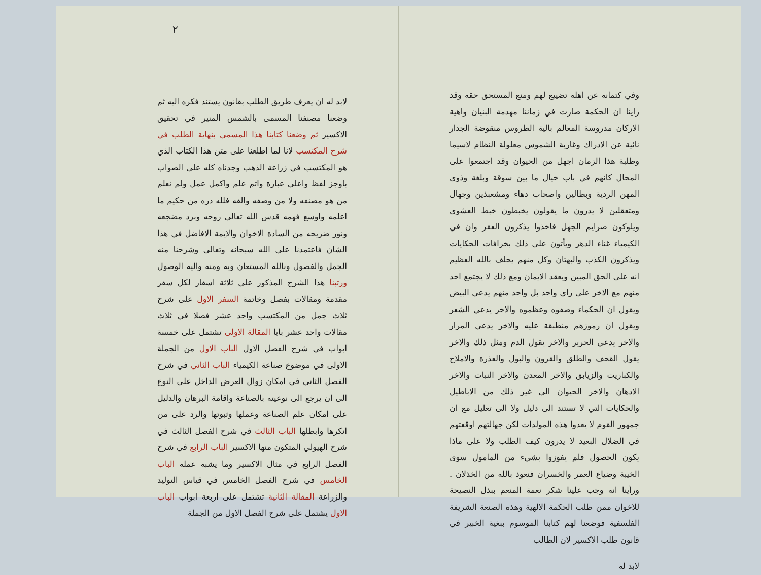وفي كتمانه عن اهله تضييع لهم ومنع المستحق حقه وقد راينا ان الحكمة صارت في زماننا مهدمة البنيان واهية الاركان مدروسة المعالم بالية الطروس منقوضة الجدار نائية عن الادراك وغاربة الشموس معلولة النظام لاسيما وطلبة هذا الزمان اجهل من الحيوان وقد اجتمعوا على المحال كانهم في باب خيال ما بين سوقة وبلغة وذوي المهن الردية وبطالين واصحاب دهاء ومشعبذين وجهال ومتعقلين لا يدرون ما يقولون يخبطون خبط العشوي ويلوكون صرايم الجهل فاخذوا يذكرون العقر وان في الكيمياء غناء الدهر ويأتون على ذلك بخرافات الحكايات ويذكرون الكذب والبهتان وكل منهم يحلف بالله العظيم انه على الحق المبين ويعقد الايمان ومع ذلك لا يجتمع احد منهم مع الاخر على راي واحد بل واحد منهم يدعي البيض ويقول ان الحكماء وصفوه وعظموه والاخر يدعي الشعر ويقول ان رموزهم منطبقة عليه والاخر يدعي المرار والاخر يدعي الحرير والاخر يقول الدم ومثل ذلك والاخر يقول القحف والطلق والقرون والبول والعذرة والاملاح والكباريت والزيابق والاخر المعدن والاخر النبات والاخر الادهان والاخر الحيوان الى غير ذلك من الاباطيل والحكايات التي لا تستند الى دليل ولا الى تعليل مع ان جمهور القوم لا يعدوا هذه المولدات لكن جهالتهم اوقعتهم في الضلال البعيد لا يدرون كيف الطلب ولا على ماذا يكون الحصول فلم يفوزوا بشيء من المامول سوى الخيبة وضياع العمر والخسران فنعوذ بالله من الخذلان . ورأينا انه وجب علينا شكر نعمة المنعم ببذل النصيحة للاخوان ممن طلب الحكمة الالهية وهذه الصنعة الشريفة الفلسفية فوضعنا لهم كتابنا الموسوم ببغية الخبير في قانون طلب الاكسير لان الطالب
لابد له
٢
لابد له ان يعرف طريق الطلب بقانون يستند فكره اليه ثم وضعنا مصنفنا المسمى بالشمس المنير في تحقيق الاكسير ثم وضعنا كتابنا هذا المسمى بنهاية الطلب في شرح المكتسب لانا لما اطلعنا على متن هذا الكتاب الذي هو المكتسب في زراعة الذهب وجدناه كله على الصواب باوجز لفظ واعلى عبارة واتم علم واكمل عمل ولم نعلم من هو مصنفه ولا من وصفه والفه فلله دره من حكيم ما اعلمه واوسع فهمه قدس الله تعالى روحه وبرد مضجعه ونور ضريحه من السادة الاخوان والايمة الافاضل في هذا الشان فاعتمدنا على الله سبحانه وتعالى وشرحنا منه الجمل والفصول وبالله المستعان وبه ومنه واليه الوصول ورتبنا هذا الشرح المذكور على ثلاثة اسفار لكل سفر مقدمة ومقالات بفصل وخاتمة السفر الاول على شرح ثلاث جمل من المكتسب واحد عشر فصلا في ثلاث مقالات واحد عشر بابا المقالة الاولى تشتمل على خمسة ابواب في شرح الفصل الاول الباب الاول من الجملة الاولى في موضوع صناعة الكيمياء الباب الثاني في شرح الفصل الثاني في امكان زوال العرض الداخل على النوع الى ان يرجع الى نوعيته بالصناعة واقامة البرهان والدليل على امكان علم الصناعة وعملها وثبوتها والرد على من انكرها وابطلها الباب الثالث في شرح الفصل الثالث في شرح الهيولي المتكون منها الاكسير الباب الرابع في شرح الفصل الرابع في مثال الاكسير وما يشبه عمله الباب الخامس في شرح الفصل الخامس في قياس التوليد والزراعة المقالة الثانية تشتمل على اربعة ابواب الباب الاول يشتمل على شرح الفصل الاول من الجملة